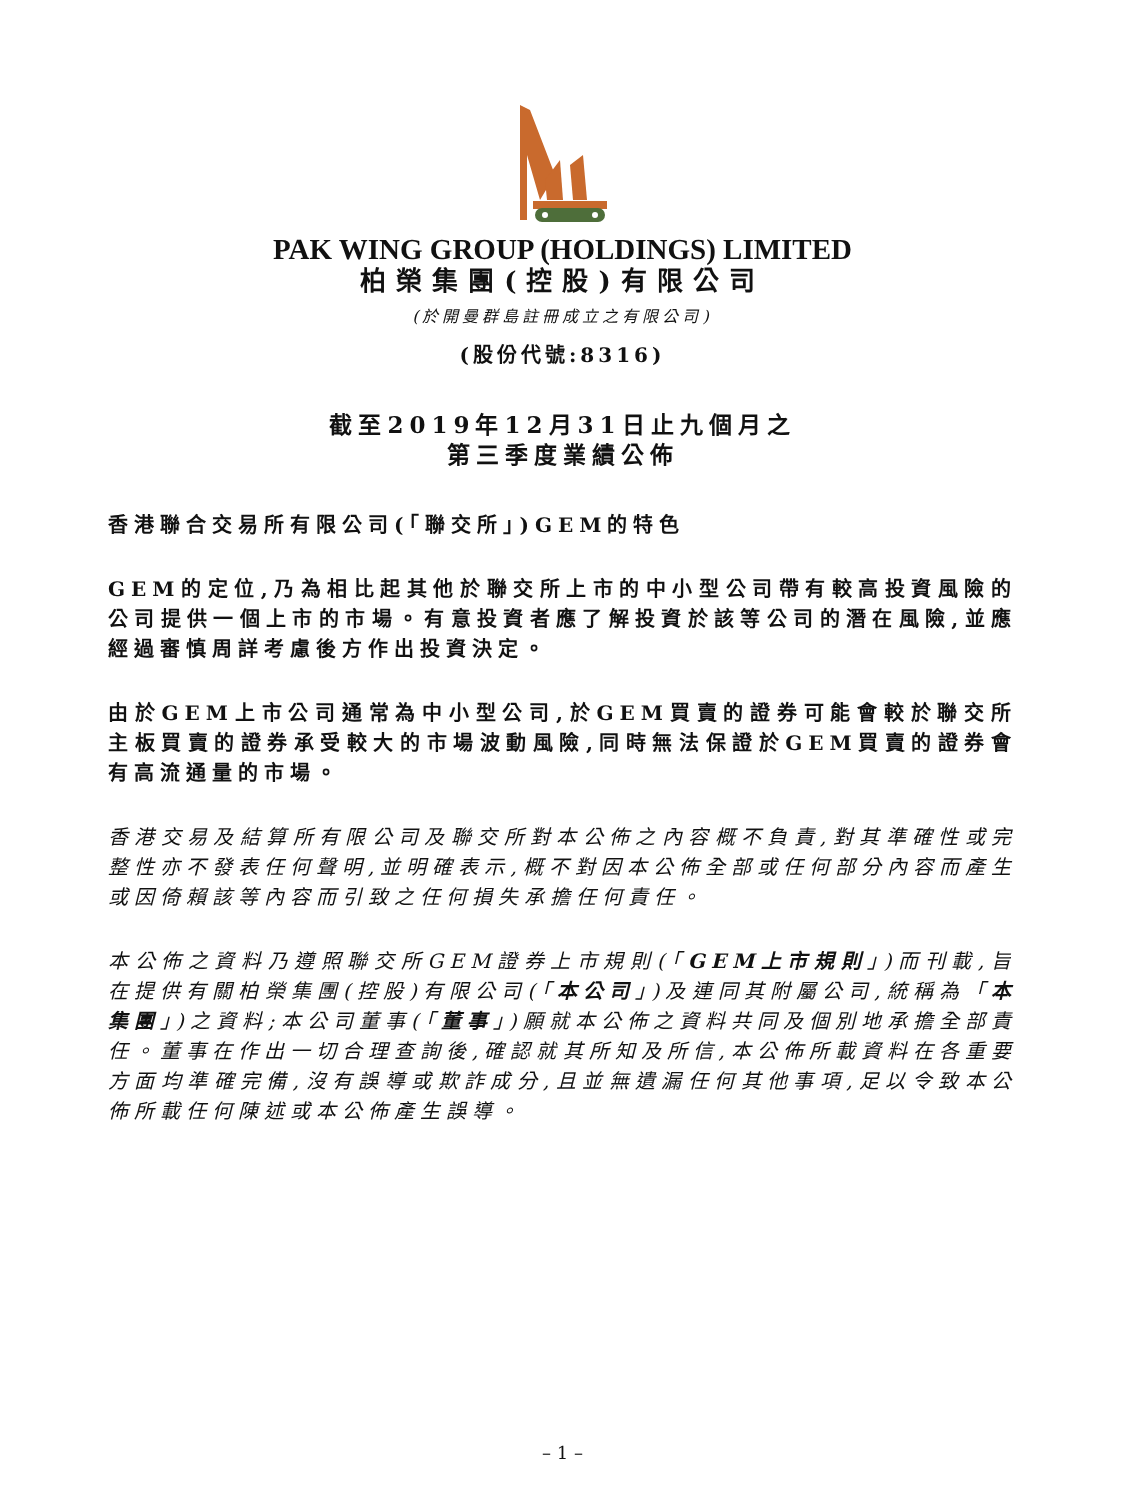PAK WING GROUP (HOLDINGS) LIMITED
柏榮集團(控股)有限公司
(於開曼群島註冊成立之有限公司)
(股份代號:8316)
截至2019年12月31日止九個月之
第三季度業績公佈
香港聯合交易所有限公司(「聯交所」)GEM的特色
GEM的定位,乃為相比起其他於聯交所上市的中小型公司帶有較高投資風險的公司提供一個上市的市場。有意投資者應了解投資於該等公司的潛在風險,並應經過審慎周詳考慮後方作出投資決定。
由於GEM上市公司通常為中小型公司,於GEM買賣的證券可能會較於聯交所主板買賣的證券承受較大的市場波動風險,同時無法保證於GEM買賣的證券會有高流通量的市場。
香港交易及結算所有限公司及聯交所對本公佈之內容概不負責,對其準確性或完整性亦不發表任何聲明,並明確表示,概不對因本公佈全部或任何部分內容而產生或因倚賴該等內容而引致之任何損失承擔任何責任。
本公佈之資料乃遵照聯交所GEM證券上市規則(「GEM上市規則」)而刊載,旨在提供有關柏榮集團(控股)有限公司(「本公司」)及連同其附屬公司,統稱為「本集團」)之資料;本公司董事(「董事」)願就本公佈之資料共同及個別地承擔全部責任。董事在作出一切合理查詢後,確認就其所知及所信,本公佈所載資料在各重要方面均準確完備,沒有誤導或欺詐成分,且並無遺漏任何其他事項,足以令致本公佈所載任何陳述或本公佈產生誤導。
– 1 –